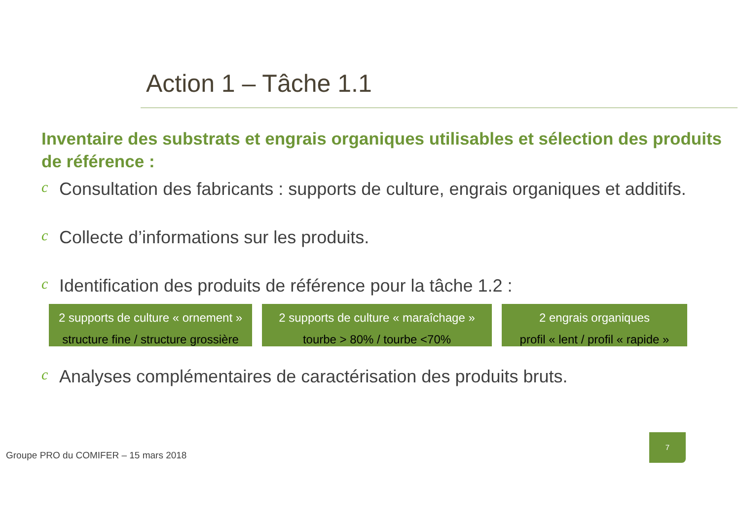Action 1 – Tâche 1.1
Inventaire des substrats et engrais organiques utilisables et sélection des produits de référence :
c Consultation des fabricants : supports de culture, engrais organiques et additifs.
c Collecte d’informations sur les produits.
c Identification des produits de référence pour la tâche 1.2 :
2 supports de culture « ornement »
structure fine / structure grossière
2 supports de culture « maraîchage »
tourbe > 80% / tourbe <70%
2 engrais organiques
profil « lent / profil « rapide »
c Analyses complémentaires de caractérisation des produits bruts.
Groupe PRO du COMIFER – 15 mars 2018
7